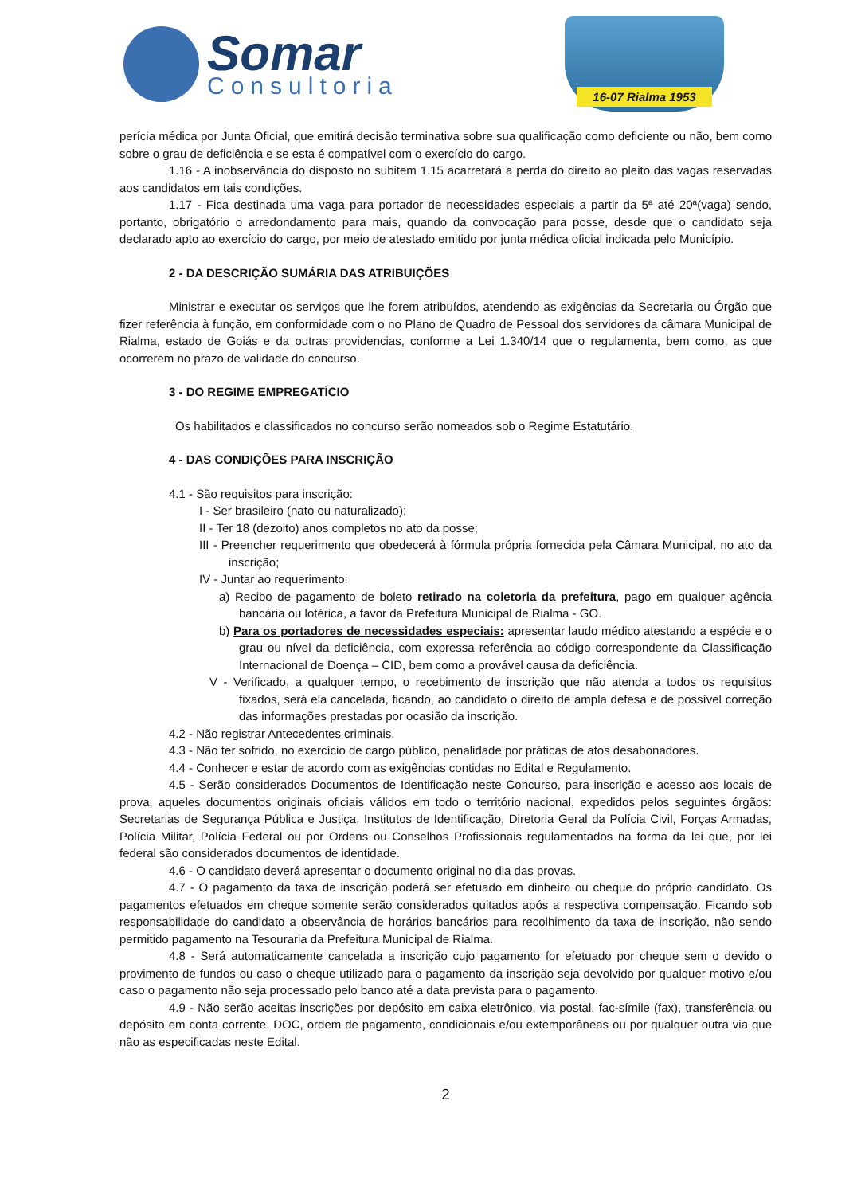Somar
Consultoria
16-07 Rialma 1953
perícia médica por Junta Oficial, que emitirá decisão terminativa sobre sua qualificação como deficiente ou não, bem como sobre o grau de deficiência e se esta é compatível com o exercício do cargo.
1.16 - A inobservância do disposto no subitem 1.15 acarretará a perda do direito ao pleito das vagas reservadas aos candidatos em tais condições.
1.17 - Fica destinada uma vaga para portador de necessidades especiais a partir da 5ª até 20ª(vaga) sendo, portanto, obrigatório o arredondamento para mais, quando da convocação para posse, desde que o candidato seja declarado apto ao exercício do cargo, por meio de atestado emitido por junta médica oficial indicada pelo Município.
2 - DA DESCRIÇÃO SUMÁRIA DAS ATRIBUIÇÕES
Ministrar e executar os serviços que lhe forem atribuídos, atendendo as exigências da Secretaria ou Órgão que fizer referência à função, em conformidade com o no Plano de Quadro de Pessoal dos servidores da câmara Municipal de Rialma, estado de Goiás e da outras providencias, conforme a Lei 1.340/14 que o regulamenta, bem como, as que ocorrerem no prazo de validade do concurso.
3 - DO REGIME EMPREGATÍCIO
Os habilitados e classificados no concurso serão nomeados sob o Regime Estatutário.
4 - DAS CONDIÇÕES PARA INSCRIÇÃO
4.1 - São requisitos para inscrição:
I - Ser brasileiro (nato ou naturalizado);
II - Ter 18 (dezoito) anos completos no ato da posse;
III - Preencher requerimento que obedecerá à fórmula própria fornecida pela Câmara Municipal, no ato da inscrição;
IV - Juntar ao requerimento:
a) Recibo de pagamento de boleto retirado na coletoria da prefeitura, pago em qualquer agência bancária ou lotérica, a favor da Prefeitura Municipal de Rialma - GO.
b) Para os portadores de necessidades especiais: apresentar laudo médico atestando a espécie e o grau ou nível da deficiência, com expressa referência ao código correspondente da Classificação Internacional de Doença – CID, bem como a provável causa da deficiência.
V - Verificado, a qualquer tempo, o recebimento de inscrição que não atenda a todos os requisitos fixados, será ela cancelada, ficando, ao candidato o direito de ampla defesa e de possível correção das informações prestadas por ocasião da inscrição.
4.2 - Não registrar Antecedentes criminais.
4.3 - Não ter sofrido, no exercício de cargo público, penalidade por práticas de atos desabonadores.
4.4 - Conhecer e estar de acordo com as exigências contidas no Edital e Regulamento.
4.5 - Serão considerados Documentos de Identificação neste Concurso, para inscrição e acesso aos locais de prova, aqueles documentos originais oficiais válidos em todo o território nacional, expedidos pelos seguintes órgãos: Secretarias de Segurança Pública e Justiça, Institutos de Identificação, Diretoria Geral da Polícia Civil, Forças Armadas, Polícia Militar, Polícia Federal ou por Ordens ou Conselhos Profissionais regulamentados na forma da lei que, por lei federal são considerados documentos de identidade.
4.6 - O candidato deverá apresentar o documento original no dia das provas.
4.7 - O pagamento da taxa de inscrição poderá ser efetuado em dinheiro ou cheque do próprio candidato. Os pagamentos efetuados em cheque somente serão considerados quitados após a respectiva compensação. Ficando sob responsabilidade do candidato a observância de horários bancários para recolhimento da taxa de inscrição, não sendo permitido pagamento na Tesouraria da Prefeitura Municipal de Rialma.
4.8 - Será automaticamente cancelada a inscrição cujo pagamento for efetuado por cheque sem o devido o provimento de fundos ou caso o cheque utilizado para o pagamento da inscrição seja devolvido por qualquer motivo e/ou caso o pagamento não seja processado pelo banco até a data prevista para o pagamento.
4.9 - Não serão aceitas inscrições por depósito em caixa eletrônico, via postal, fac-símile (fax), transferência ou depósito em conta corrente, DOC, ordem de pagamento, condicionais e/ou extemporâneas ou por qualquer outra via que não as especificadas neste Edital.
2